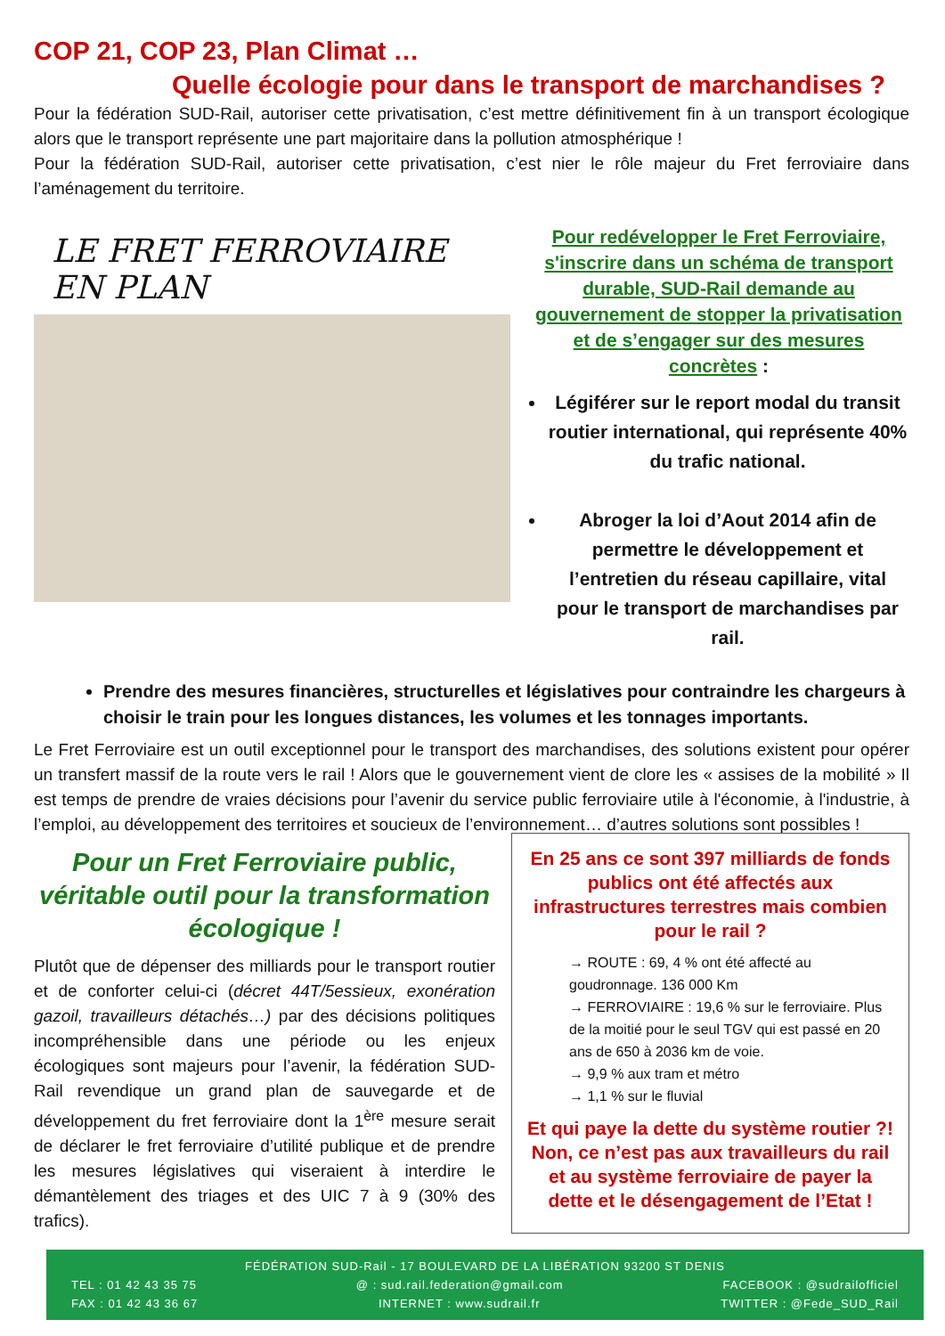COP 21, COP 23, Plan Climat …
Quelle écologie pour dans le transport de marchandises ?
Pour la fédération SUD-Rail, autoriser cette privatisation, c’est mettre définitivement fin à un transport écologique alors que le transport représente une part majoritaire dans la pollution atmosphérique !
Pour la fédération SUD-Rail, autoriser cette privatisation, c’est nier le rôle majeur du Fret ferroviaire dans l’aménagement du territoire.
LE FRET FERROVIAIRE EN PLAN
Pour redévelopper le Fret Ferroviaire, s'inscrire dans un schéma de transport durable, SUD-Rail demande au gouvernement de stopper la privatisation et de s’engager sur des mesures concrètes :
Légiférer sur le report modal du transit routier international, qui représente 40% du trafic national.
Abroger la loi d’Aout 2014 afin de permettre le développement et l’entretien du réseau capillaire, vital pour le transport de marchandises par rail.
Prendre des mesures financières, structurelles et législatives pour contraindre les chargeurs à choisir le train pour les longues distances, les volumes et les tonnages importants.
Le Fret Ferroviaire est un outil exceptionnel pour le transport des marchandises, des solutions existent pour opérer un transfert massif de la route vers le rail ! Alors que le gouvernement vient de clore les « assises de la mobilité » Il est temps de prendre de vraies décisions pour l’avenir du service public ferroviaire utile à l'économie, à l'industrie, à l’emploi, au développement des territoires et soucieux de l’environnement… d’autres solutions sont possibles !
Pour un Fret Ferroviaire public, véritable outil pour la transformation écologique !
Plutôt que de dépenser des milliards pour le transport routier et de conforter celui-ci (décret 44T/5essieux, exonération gazoil, travailleurs détachés…) par des décisions politiques incompréhensible dans une période ou les enjeux écologiques sont majeurs pour l’avenir, la fédération SUD-Rail revendique un grand plan de sauvegarde et de développement du fret ferroviaire dont la 1<sup>ère</sup> mesure serait de déclarer le fret ferroviaire d’utilité publique et de prendre les mesures législatives qui viseraient à interdire le démantèlement des triages et des UIC 7 à 9 (30% des trafics).
En 25 ans ce sont 397 milliards de fonds publics ont été affectés aux infrastructures terrestres mais combien pour le rail ?
→ ROUTE : 69, 4 % ont été affecté au goudronnage. 136 000 Km
→ FERROVIAIRE : 19,6 % sur le ferroviaire. Plus de la moitié pour le seul TGV qui est passé en 20 ans de 650 à 2036 km de voie.
→ 9,9 % aux tram et métro
→ 1,1 % sur le fluvial
Et qui paye la dette du système routier ?! Non, ce n’est pas aux travailleurs du rail et au système ferroviaire de payer la dette et le désengagement de l’Etat !
FÉDÉRATION SUD-Rail - 17 BOULEVARD DE LA LIBÉRATION 93200 ST DENIS
TEL : 01 42 43 35 75 @ : sud.rail.federation@gmail.com FACEBOOK : @sudrailofficiel
FAX : 01 42 43 36 67 INTERNET : www.sudrail.fr TWITTER : @Fede_SUD_Rail